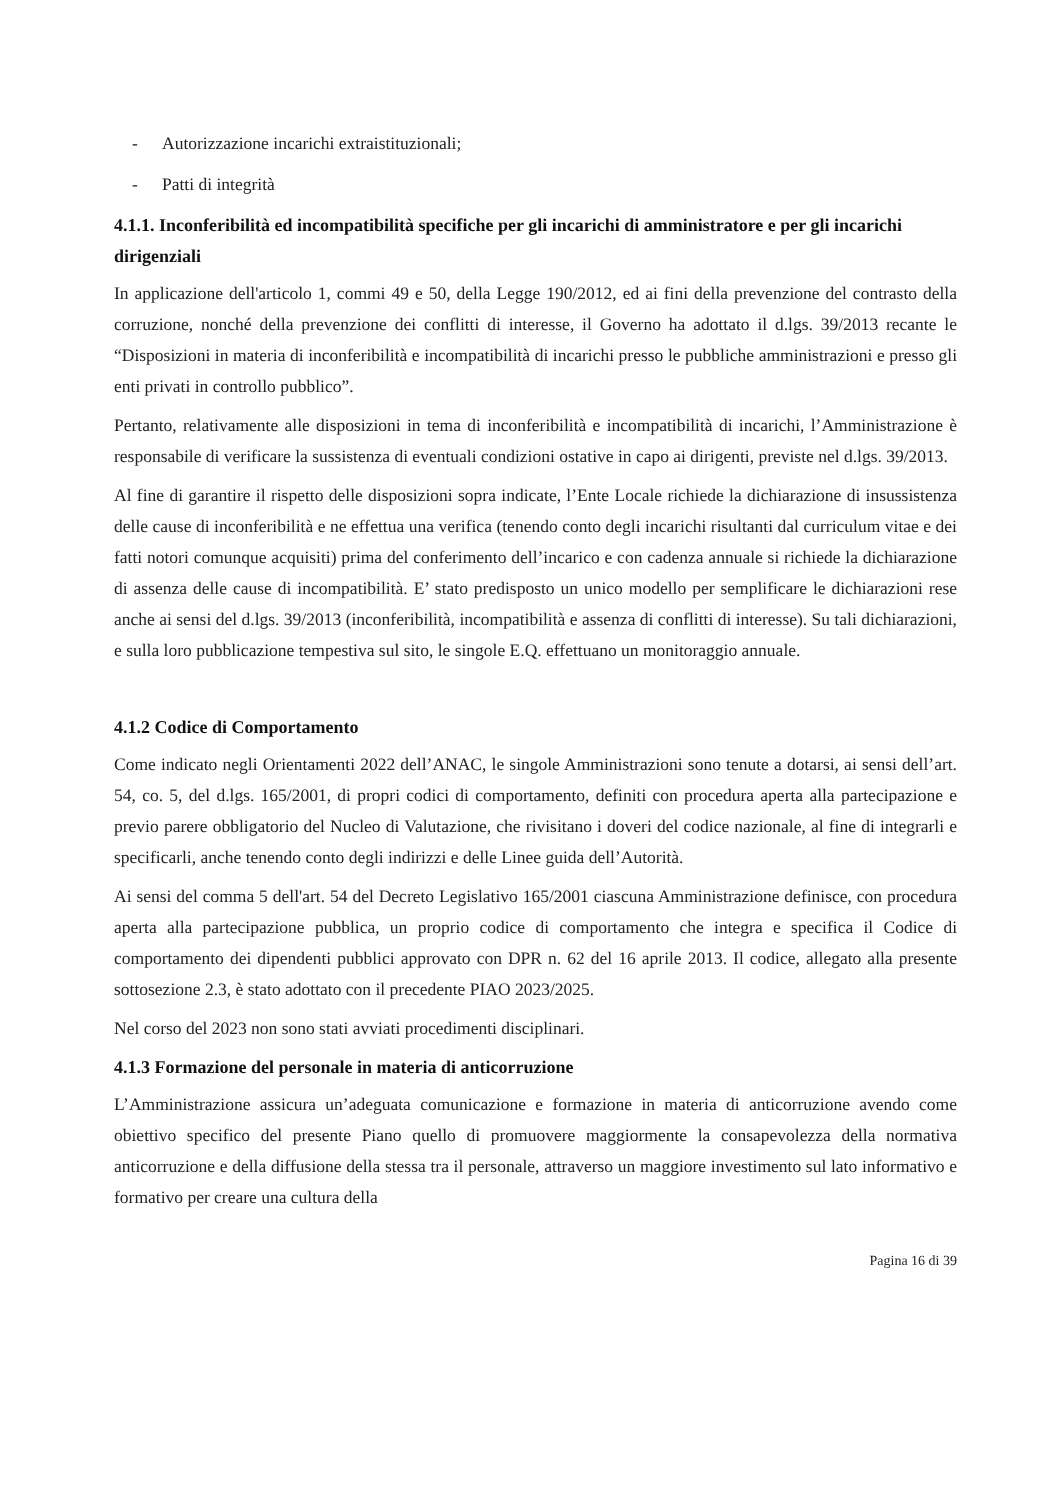- Autorizzazione incarichi extraistituzionali;
- Patti di integrità
4.1.1. Inconferibilità ed incompatibilità specifiche per gli incarichi di amministratore e per gli incarichi dirigenziali
In applicazione dell'articolo 1, commi 49 e 50, della Legge 190/2012, ed ai fini della prevenzione del contrasto della corruzione, nonché della prevenzione dei conflitti di interesse, il Governo ha adottato il d.lgs. 39/2013 recante le “Disposizioni in materia di inconferibilità e incompatibilità di incarichi presso le pubbliche amministrazioni e presso gli enti privati in controllo pubblico”.
Pertanto, relativamente alle disposizioni in tema di inconferibilità e incompatibilità di incarichi, l’Amministrazione è responsabile di verificare la sussistenza di eventuali condizioni ostative in capo ai dirigenti, previste nel d.lgs. 39/2013.
Al fine di garantire il rispetto delle disposizioni sopra indicate, l’Ente Locale richiede la dichiarazione di insussistenza delle cause di inconferibilità e ne effettua una verifica (tenendo conto degli incarichi risultanti dal curriculum vitae e dei fatti notori comunque acquisiti) prima del conferimento dell’incarico e con cadenza annuale si richiede la dichiarazione di assenza delle cause di incompatibilità. E’ stato predisposto un unico modello per semplificare le dichiarazioni rese anche ai sensi del d.lgs. 39/2013 (inconferibilità, incompatibilità e assenza di conflitti di interesse). Su tali dichiarazioni, e sulla loro pubblicazione tempestiva sul sito, le singole E.Q. effettuano un monitoraggio annuale.
4.1.2 Codice di Comportamento
Come indicato negli Orientamenti 2022 dell’ANAC, le singole Amministrazioni sono tenute a dotarsi, ai sensi dell’art. 54, co. 5, del d.lgs. 165/2001, di propri codici di comportamento, definiti con procedura aperta alla partecipazione e previo parere obbligatorio del Nucleo di Valutazione, che rivisitano i doveri del codice nazionale, al fine di integrarli e specificarli, anche tenendo conto degli indirizzi e delle Linee guida dell’Autorità.
Ai sensi del comma 5 dell'art. 54 del Decreto Legislativo 165/2001 ciascuna Amministrazione definisce, con procedura aperta alla partecipazione pubblica, un proprio codice di comportamento che integra e specifica il Codice di comportamento dei dipendenti pubblici approvato con DPR n. 62 del 16 aprile 2013. Il codice, allegato alla presente sottosezione 2.3, è stato adottato con il precedente PIAO 2023/2025.
Nel corso del 2023 non sono stati avviati procedimenti disciplinari.
4.1.3 Formazione del personale in materia di anticorruzione
L’Amministrazione assicura un’adeguata comunicazione e formazione in materia di anticorruzione avendo come obiettivo specifico del presente Piano quello di promuovere maggiormente la consapevolezza della normativa anticorruzione e della diffusione della stessa tra il personale, attraverso un maggiore investimento sul lato informativo e formativo per creare una cultura della
Pagina 16 di 39